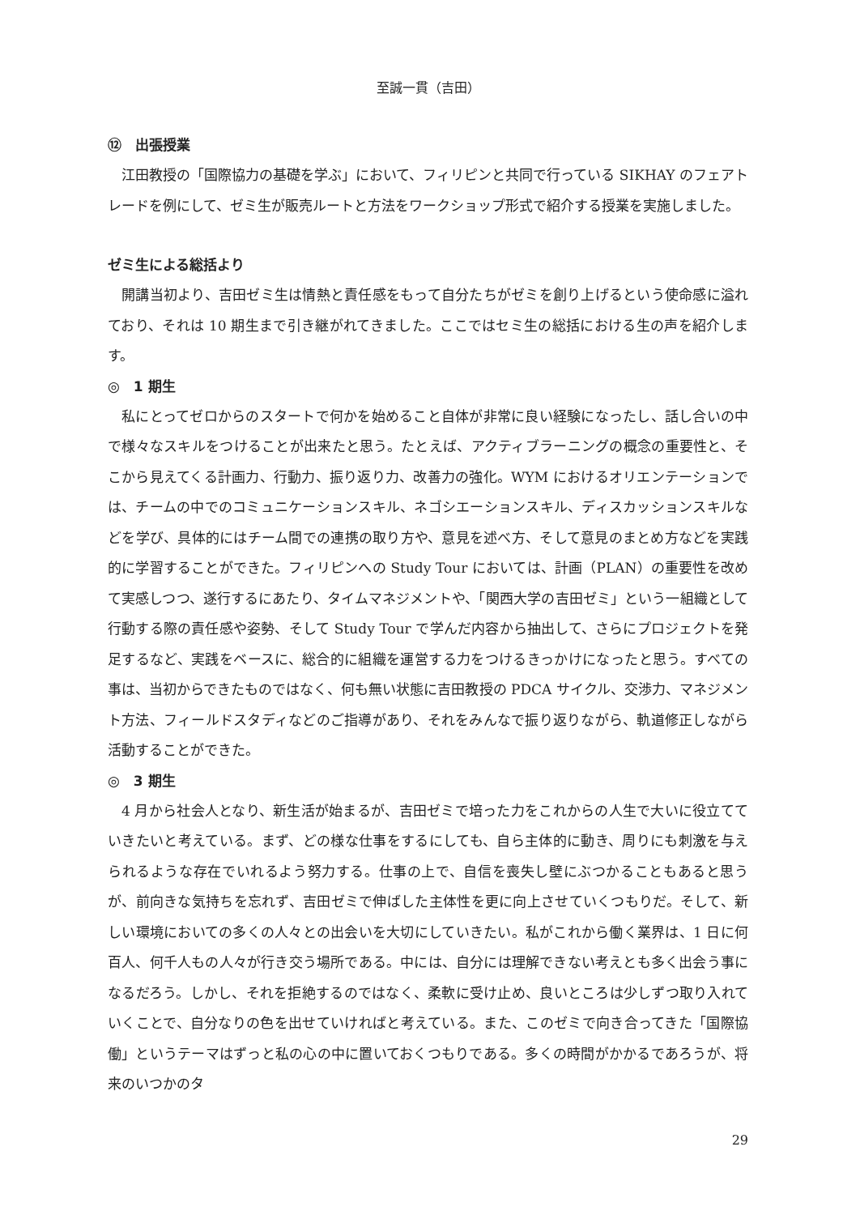至誠一貫（吉田）
⑫　出張授業
江田教授の「国際協力の基礎を学ぶ」において、フィリピンと共同で行っている SIKHAY のフェアトレードを例にして、ゼミ生が販売ルートと方法をワークショップ形式で紹介する授業を実施しました。
ゼミ生による総括より
開講当初より、吉田ゼミ生は情熱と責任感をもって自分たちがゼミを創り上げるという使命感に溢れており、それは 10 期生まで引き継がれてきました。ここではセミ生の総括における生の声を紹介します。
◎　1 期生
私にとってゼロからのスタートで何かを始めること自体が非常に良い経験になったし、話し合いの中で様々なスキルをつけることが出来たと思う。たとえば、アクティブラーニングの概念の重要性と、そこから見えてくる計画力、行動力、振り返り力、改善力の強化。WYM におけるオリエンテーションでは、チームの中でのコミュニケーションスキル、ネゴシエーションスキル、ディスカッションスキルなどを学び、具体的にはチーム間での連携の取り方や、意見を述べ方、そして意見のまとめ方などを実践的に学習することができた。フィリピンへの Study Tour においては、計画（PLAN）の重要性を改めて実感しつつ、遂行するにあたり、タイムマネジメントや、「関西大学の吉田ゼミ」という一組織として行動する際の責任感や姿勢、そして Study Tour で学んだ内容から抽出して、さらにプロジェクトを発足するなど、実践をベースに、総合的に組織を運営する力をつけるきっかけになったと思う。すべての事は、当初からできたものではなく、何も無い状態に吉田教授の PDCA サイクル、交渉力、マネジメント方法、フィールドスタディなどのご指導があり、それをみんなで振り返りながら、軌道修正しながら活動することができた。
◎　3 期生
4 月から社会人となり、新生活が始まるが、吉田ゼミで培った力をこれからの人生で大いに役立てていきたいと考えている。まず、どの様な仕事をするにしても、自ら主体的に動き、周りにも刺激を与えられるような存在でいれるよう努力する。仕事の上で、自信を喪失し壁にぶつかることもあると思うが、前向きな気持ちを忘れず、吉田ゼミで伸ばした主体性を更に向上させていくつもりだ。そして、新しい環境においての多くの人々との出会いを大切にしていきたい。私がこれから働く業界は、1 日に何百人、何千人もの人々が行き交う場所である。中には、自分には理解できない考えとも多く出会う事になるだろう。しかし、それを拒絶するのではなく、柔軟に受け止め、良いところは少しずつ取り入れていくことで、自分なりの色を出せていければと考えている。また、このゼミで向き合ってきた「国際協働」というテーマはずっと私の心の中に置いておくつもりである。多くの時間がかかるであろうが、将来のいつかのタ
29